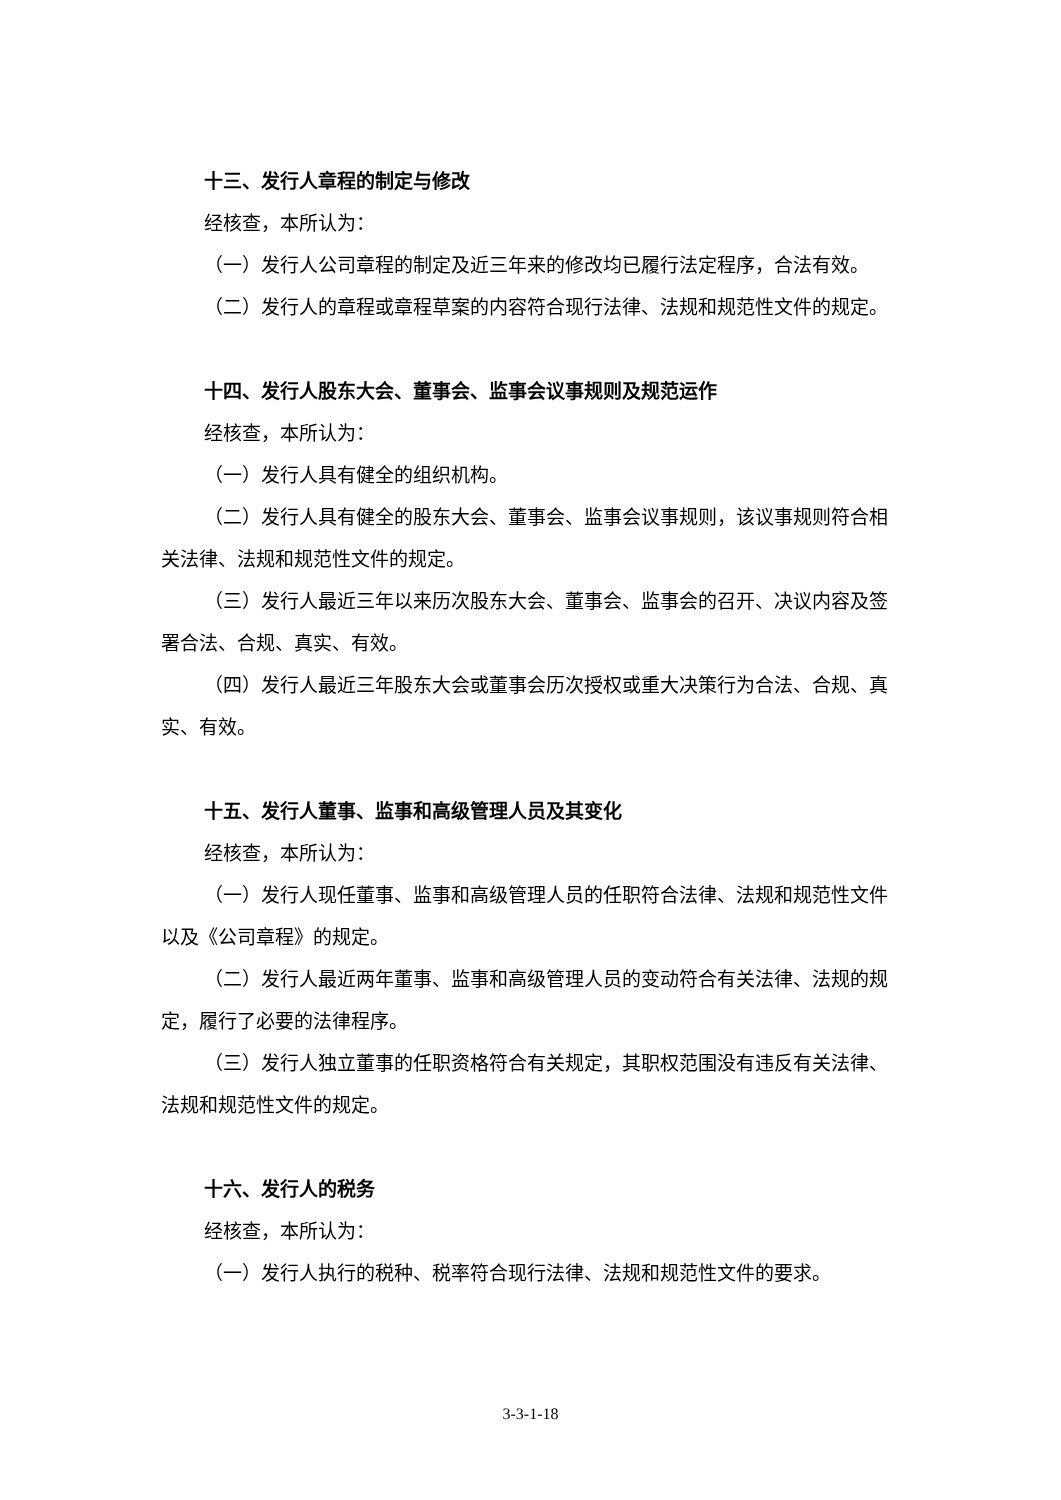十三、发行人章程的制定与修改
经核查，本所认为：
（一）发行人公司章程的制定及近三年来的修改均已履行法定程序，合法有效。
（二）发行人的章程或章程草案的内容符合现行法律、法规和规范性文件的规定。
十四、发行人股东大会、董事会、监事会议事规则及规范运作
经核查，本所认为：
（一）发行人具有健全的组织机构。
（二）发行人具有健全的股东大会、董事会、监事会议事规则，该议事规则符合相关法律、法规和规范性文件的规定。
（三）发行人最近三年以来历次股东大会、董事会、监事会的召开、决议内容及签署合法、合规、真实、有效。
（四）发行人最近三年股东大会或董事会历次授权或重大决策行为合法、合规、真实、有效。
十五、发行人董事、监事和高级管理人员及其变化
经核查，本所认为：
（一）发行人现任董事、监事和高级管理人员的任职符合法律、法规和规范性文件以及《公司章程》的规定。
（二）发行人最近两年董事、监事和高级管理人员的变动符合有关法律、法规的规定，履行了必要的法律程序。
（三）发行人独立董事的任职资格符合有关规定，其职权范围没有违反有关法律、法规和规范性文件的规定。
十六、发行人的税务
经核查，本所认为：
（一）发行人执行的税种、税率符合现行法律、法规和规范性文件的要求。
3-3-1-18